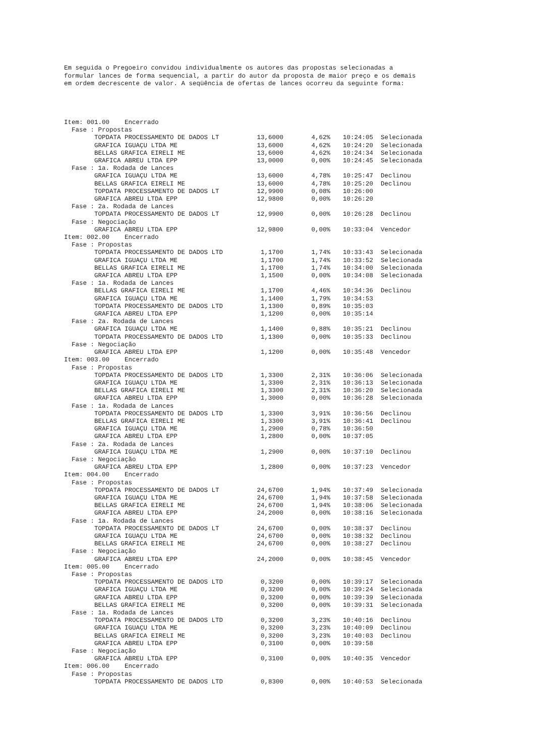Em seguida o Pregoeiro convidou individualmente os autores das propostas selecionadas a formular lances de forma sequencial, a partir do autor da proposta de maior preço e os demais em ordem decrescente de valor. A seqüência de ofertas de lances ocorreu da seguinte forma:
| Item: 001.00 Encerrado | | | | | |
| Fase : Propostas | | | | | |
| | TOPDATA PROCESSAMENTO DE DADOS LT | 13,6000 | 4,62% | 10:24:05 | Selecionada |
| | GRAFICA IGUAÇU LTDA ME | 13,6000 | 4,62% | 10:24:20 | Selecionada |
| | BELLAS GRAFICA EIRELI ME | 13,6000 | 4,62% | 10:24:34 | Selecionada |
| | GRAFICA ABREU LTDA EPP | 13,0000 | 0,00% | 10:24:45 | Selecionada |
| Fase : 1a. Rodada de Lances | | | | | |
| | GRAFICA IGUAÇU LTDA ME | 13,6000 | 4,78% | 10:25:47 | Declinou |
| | BELLAS GRAFICA EIRELI ME | 13,6000 | 4,78% | 10:25:20 | Declinou |
| | TOPDATA PROCESSAMENTO DE DADOS LT | 12,9900 | 0,08% | 10:26:00 | |
| | GRAFICA ABREU LTDA EPP | 12,9800 | 0,00% | 10:26:20 | |
| Fase : 2a. Rodada de Lances | | | | | |
| | TOPDATA PROCESSAMENTO DE DADOS LT | 12,9900 | 0,00% | 10:26:28 | Declinou |
| Fase : Negociação | | | | | |
| | GRAFICA ABREU LTDA EPP | 12,9800 | 0,00% | 10:33:04 | Vencedor |
| Item: 002.00 Encerrado | | | | | |
| Fase : Propostas | | | | | |
| | TOPDATA PROCESSAMENTO DE DADOS LTD | 1,1700 | 1,74% | 10:33:43 | Selecionada |
| | GRAFICA IGUAÇU LTDA ME | 1,1700 | 1,74% | 10:33:52 | Selecionada |
| | BELLAS GRAFICA EIRELI ME | 1,1700 | 1,74% | 10:34:00 | Selecionada |
| | GRAFICA ABREU LTDA EPP | 1,1500 | 0,00% | 10:34:08 | Selecionada |
| Fase : 1a. Rodada de Lances | | | | | |
| | BELLAS GRAFICA EIRELI ME | 1,1700 | 4,46% | 10:34:36 | Declinou |
| | GRAFICA IGUAÇU LTDA ME | 1,1400 | 1,79% | 10:34:53 | |
| | TOPDATA PROCESSAMENTO DE DADOS LTD | 1,1300 | 0,89% | 10:35:03 | |
| | GRAFICA ABREU LTDA EPP | 1,1200 | 0,00% | 10:35:14 | |
| Fase : 2a. Rodada de Lances | | | | | |
| | GRAFICA IGUAÇU LTDA ME | 1,1400 | 0,88% | 10:35:21 | Declinou |
| | TOPDATA PROCESSAMENTO DE DADOS LTD | 1,1300 | 0,00% | 10:35:33 | Declinou |
| Fase : Negociação | | | | | |
| | GRAFICA ABREU LTDA EPP | 1,1200 | 0,00% | 10:35:48 | Vencedor |
| Item: 003.00 Encerrado | | | | | |
| Fase : Propostas | | | | | |
| | TOPDATA PROCESSAMENTO DE DADOS LTD | 1,3300 | 2,31% | 10:36:06 | Selecionada |
| | GRAFICA IGUAÇU LTDA ME | 1,3300 | 2,31% | 10:36:13 | Selecionada |
| | BELLAS GRAFICA EIRELI ME | 1,3300 | 2,31% | 10:36:20 | Selecionada |
| | GRAFICA ABREU LTDA EPP | 1,3000 | 0,00% | 10:36:28 | Selecionada |
| Fase : 1a. Rodada de Lances | | | | | |
| | TOPDATA PROCESSAMENTO DE DADOS LTD | 1,3300 | 3,91% | 10:36:56 | Declinou |
| | BELLAS GRAFICA EIRELI ME | 1,3300 | 3,91% | 10:36:41 | Declinou |
| | GRAFICA IGUAÇU LTDA ME | 1,2900 | 0,78% | 10:36:50 | |
| | GRAFICA ABREU LTDA EPP | 1,2800 | 0,00% | 10:37:05 | |
| Fase : 2a. Rodada de Lances | | | | | |
| | GRAFICA IGUAÇU LTDA ME | 1,2900 | 0,00% | 10:37:10 | Declinou |
| Fase : Negociação | | | | | |
| | GRAFICA ABREU LTDA EPP | 1,2800 | 0,00% | 10:37:23 | Vencedor |
| Item: 004.00 Encerrado | | | | | |
| Fase : Propostas | | | | | |
| | TOPDATA PROCESSAMENTO DE DADOS LT | 24,6700 | 1,94% | 10:37:49 | Selecionada |
| | GRAFICA IGUAÇU LTDA ME | 24,6700 | 1,94% | 10:37:58 | Selecionada |
| | BELLAS GRAFICA EIRELI ME | 24,6700 | 1,94% | 10:38:06 | Selecionada |
| | GRAFICA ABREU LTDA EPP | 24,2000 | 0,00% | 10:38:16 | Selecionada |
| Fase : 1a. Rodada de Lances | | | | | |
| | TOPDATA PROCESSAMENTO DE DADOS LT | 24,6700 | 0,00% | 10:38:37 | Declinou |
| | GRAFICA IGUAÇU LTDA ME | 24,6700 | 0,00% | 10:38:32 | Declinou |
| | BELLAS GRAFICA EIRELI ME | 24,6700 | 0,00% | 10:38:27 | Declinou |
| Fase : Negociação | | | | | |
| | GRAFICA ABREU LTDA EPP | 24,2000 | 0,00% | 10:38:45 | Vencedor |
| Item: 005.00 Encerrado | | | | | |
| Fase : Propostas | | | | | |
| | TOPDATA PROCESSAMENTO DE DADOS LTD | 0,3200 | 0,00% | 10:39:17 | Selecionada |
| | GRAFICA IGUAÇU LTDA ME | 0,3200 | 0,00% | 10:39:24 | Selecionada |
| | GRAFICA ABREU LTDA EPP | 0,3200 | 0,00% | 10:39:39 | Selecionada |
| | BELLAS GRAFICA EIRELI ME | 0,3200 | 0,00% | 10:39:31 | Selecionada |
| Fase : 1a. Rodada de Lances | | | | | |
| | TOPDATA PROCESSAMENTO DE DADOS LTD | 0,3200 | 3,23% | 10:40:16 | Declinou |
| | GRAFICA IGUAÇU LTDA ME | 0,3200 | 3,23% | 10:40:09 | Declinou |
| | BELLAS GRAFICA EIRELI ME | 0,3200 | 3,23% | 10:40:03 | Declinou |
| | GRAFICA ABREU LTDA EPP | 0,3100 | 0,00% | 10:39:58 | |
| Fase : Negociação | | | | | |
| | GRAFICA ABREU LTDA EPP | 0,3100 | 0,00% | 10:40:35 | Vencedor |
| Item: 006.00 Encerrado | | | | | |
| Fase : Propostas | | | | | |
| | TOPDATA PROCESSAMENTO DE DADOS LTD | 0,8300 | 0,00% | 10:40:53 | Selecionada |